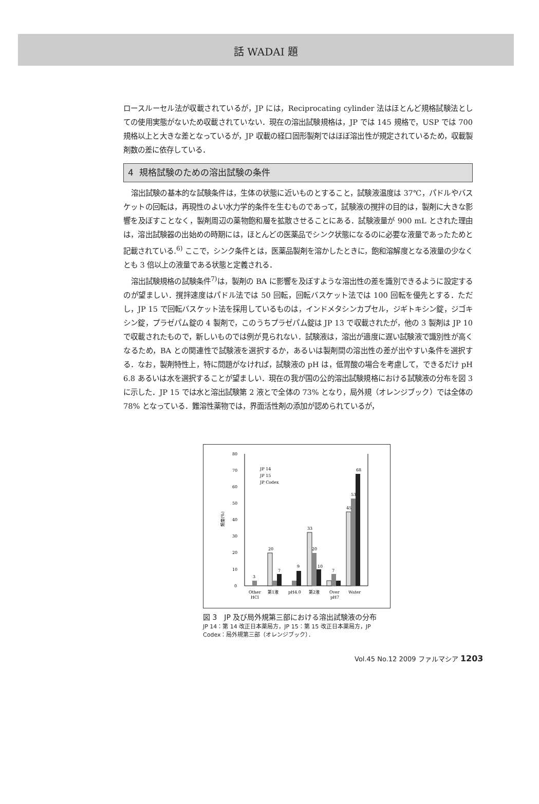話 WADAI 題
ロースルーセル法が収載されているが，JP には，Reciprocating cylinder 法はほとんど規格試験法としての使用実態がないため収載されていない．現在の溶出試験規格は，JP では 145 規格で，USP では 700 規格以上と大きな差となっているが，JP 収載の経口固形製剤ではほぼ溶出性が規定されているため，収載製剤数の差に依存している．
4 規格試験のための溶出試験の条件
溶出試験の基本的な試験条件は，生体の状態に近いものとすること，試験液温度は 37℃，パドルやバスケットの回転は，再現性のよい水力学的条件を生むものであって，試験液の撹拌の目的は，製剤に大きな影響を及ぼすことなく，製剤周辺の薬物飽和層を拡散させることにある．試験液量が 900 mL とされた理由は，溶出試験器の出始めの時期には，ほとんどの医薬品でシンク状態になるのに必要な液量であったためと記載されている.<sup>6)</sup> ここで，シンク条件とは，医薬品製剤を溶かしたときに，飽和溶解度となる液量の少なくとも 3 倍以上の液量である状態と定義される．
溶出試験規格の試験条件<sup>7)</sup>は，製剤の BA に影響を及ぼすような溶出性の差を識別できるように設定するのが望ましい．撹拌速度はパドル法では 50 回転，回転バスケット法では 100 回転を優先とする．ただし，JP 15 で回転バスケット法を採用しているものは，インドメタシンカプセル，ジギトキシン錠，ジゴキシン錠，プラゼパム錠の 4 製剤で，このうちプラゼパム錠は JP 13 で収載されたが，他の 3 製剤は JP 10 で収載されたもので，新しいものでは例が見られない．試験液は，溶出が適度に遅い試験液で識別性が高くなるため，BA との関連性で試験液を選択するか，あるいは製剤間の溶出性の差が出やすい条件を選択する．なお，製剤特性上，特に問題がなければ，試験液の pH は，低胃酸の場合を考慮して，できるだけ pH 6.8 あるいは水を選択することが望ましい．現在の我が国の公的溶出試験規格における試験液の分布を図 3 に示した．JP 15 では水と溶出試験第 2 液とで全体の 73% となり，局外規（オレンジブック）では全体の 78% となっている．難溶性薬物では，界面活性剤の添加が認められているが，
0
10
20
30
40
50
60
70
80
頻度(%)
JP 14
JP 15
JP Codex
3
20
7
9
33
20
10
7
45
53
68
Other
HCl
第1液
pH4.0
第2液
Over
pH7
Water
図 3　JP 及び局外規第三部における溶出試験液の分布
JP 14：第 14 改正日本薬局方，JP 15：第 15 改正日本薬局方，JP Codex：局外規第三部（オレンジブック）．
Vol.45 No.12 2009 ファルマシア 1203